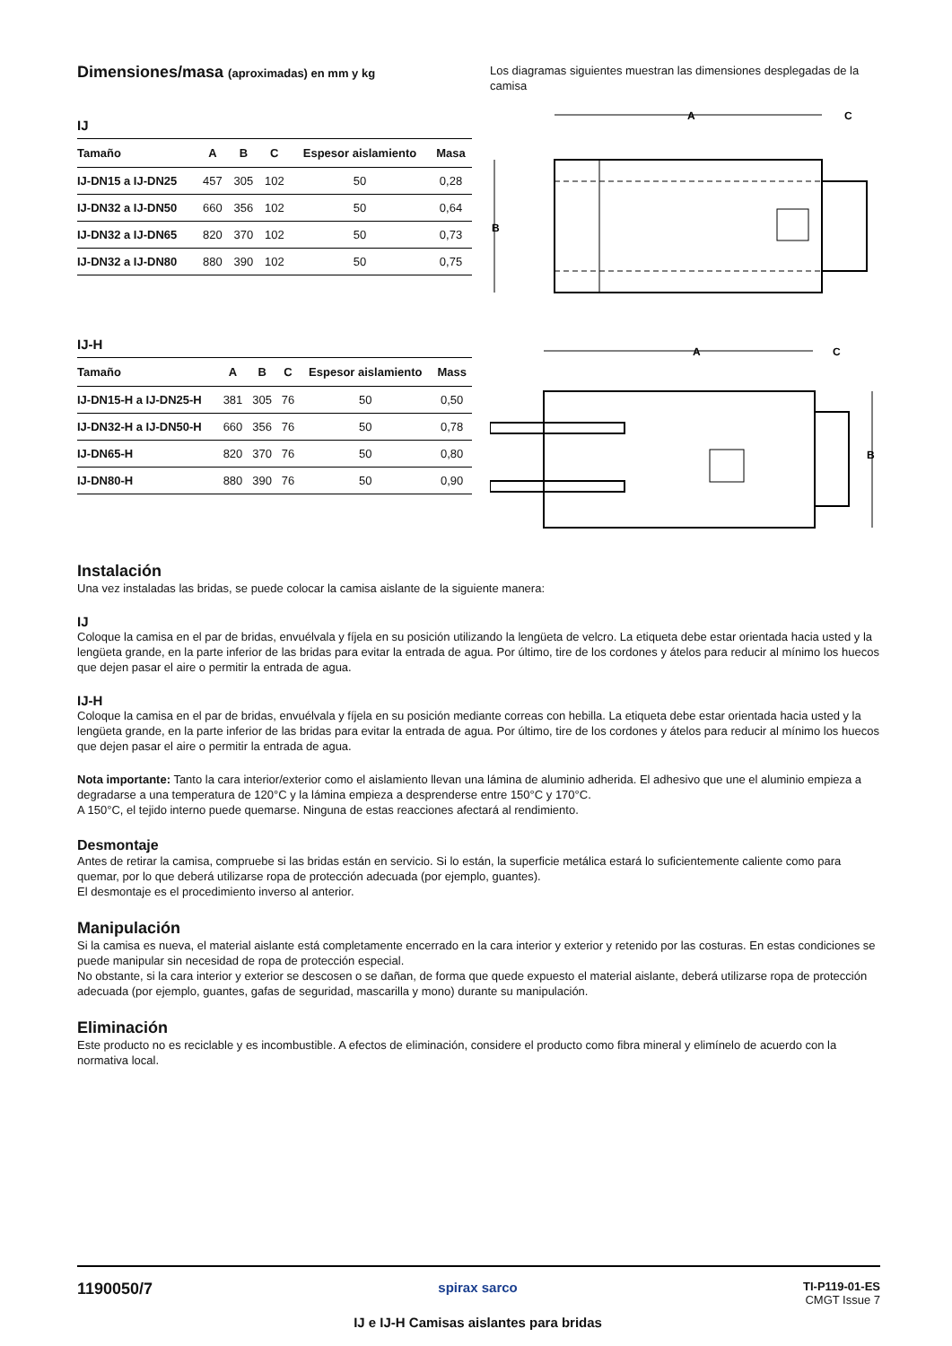Dimensiones/masa (aproximadas) en mm y kg
IJ
| Tamaño | A | B | C | Espesor aislamiento | Masa |
| --- | --- | --- | --- | --- | --- |
| IJ-DN15 a IJ-DN25 | 457 | 305 | 102 | 50 | 0,28 |
| IJ-DN32 a IJ-DN50 | 660 | 356 | 102 | 50 | 0,64 |
| IJ-DN32 a IJ-DN65 | 820 | 370 | 102 | 50 | 0,73 |
| IJ-DN32 a IJ-DN80 | 880 | 390 | 102 | 50 | 0,75 |
IJ-H
| Tamaño | A | B | C | Espesor aislamiento | Mass |
| --- | --- | --- | --- | --- | --- |
| IJ-DN15-H a IJ-DN25-H | 381 | 305 | 76 | 50 | 0,50 |
| IJ-DN32-H a IJ-DN50-H | 660 | 356 | 76 | 50 | 0,78 |
| IJ-DN65-H | 820 | 370 | 76 | 50 | 0,80 |
| IJ-DN80-H | 880 | 390 | 76 | 50 | 0,90 |
Los diagramas siguientes muestran las dimensiones desplegadas de la camisa
A
C
B
A
C
B
Instalación
Una vez instaladas las bridas, se puede colocar la camisa aislante de la siguiente manera:
IJ
Coloque la camisa en el par de bridas, envuélvala y fíjela en su posición utilizando la lengüeta de velcro. La etiqueta debe estar orientada hacia usted y la lengüeta grande, en la parte inferior de las bridas para evitar la entrada de agua. Por último, tire de los cordones y átelos para reducir al mínimo los huecos que dejen pasar el aire o permitir la entrada de agua.
IJ-H
Coloque la camisa en el par de bridas, envuélvala y fíjela en su posición mediante correas con hebilla. La etiqueta debe estar orientada hacia usted y la lengüeta grande, en la parte inferior de las bridas para evitar la entrada de agua. Por último, tire de los cordones y átelos para reducir al mínimo los huecos que dejen pasar el aire o permitir la entrada de agua.
Nota importante: Tanto la cara interior/exterior como el aislamiento llevan una lámina de aluminio adherida. El adhesivo que une el aluminio empieza a degradarse a una temperatura de 120°C y la lámina empieza a desprenderse entre 150°C y 170°C.
A 150°C, el tejido interno puede quemarse. Ninguna de estas reacciones afectará al rendimiento.
Desmontaje
Antes de retirar la camisa, compruebe si las bridas están en servicio. Si lo están, la superficie metálica estará lo suficientemente caliente como para quemar, por lo que deberá utilizarse ropa de protección adecuada (por ejemplo, guantes).
El desmontaje es el procedimiento inverso al anterior.
Manipulación
Si la camisa es nueva, el material aislante está completamente encerrado en la cara interior y exterior y retenido por las costuras. En estas condiciones se puede manipular sin necesidad de ropa de protección especial.
No obstante, si la cara interior y exterior se descosen o se dañan, de forma que quede expuesto el material aislante, deberá utilizarse ropa de protección adecuada (por ejemplo, guantes, gafas de seguridad, mascarilla y mono) durante su manipulación.
Eliminación
Este producto no es reciclable y es incombustible. A efectos de eliminación, considere el producto como fibra mineral y elimínelo de acuerdo con la normativa local.
1190050/7
spirax sarco
IJ e IJ-H Camisas aislantes para bridas
TI-P119-01-ES
CMGT Issue 7